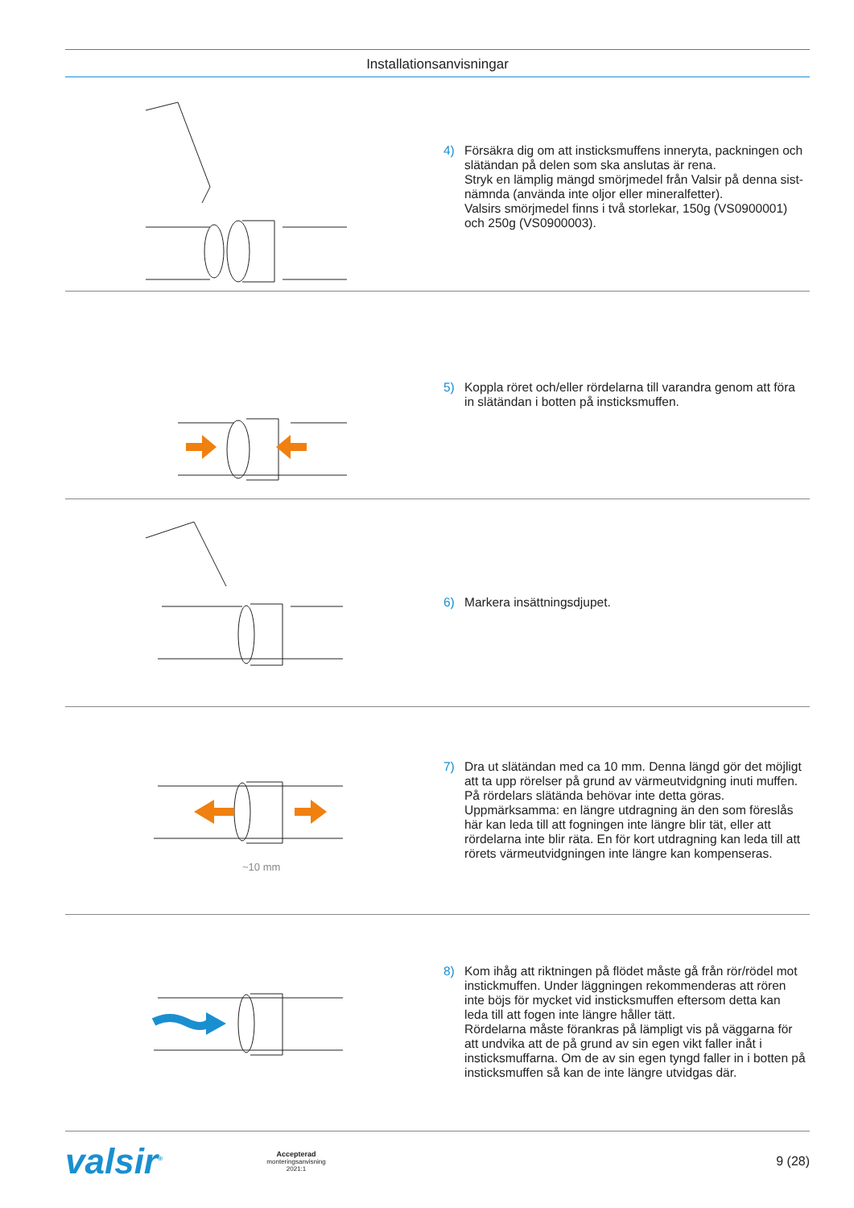Installationsanvisningar
4) Försäkra dig om att insticksmuffens inneryta, packningen och slätändan på delen som ska anslutas är rena.
Stryk en lämplig mängd smörjmedel från Valsir på denna sist-nämnda (använda inte oljor eller mineralfetter).
Valsirs smörjmedel finns i två storlekar, 150g (VS0900001) och 250g (VS0900003).
5) Koppla röret och/eller rördelarna till varandra genom att föra in slätändan i botten på insticksmuffen.
6) Markera insättningsdjupet.
~10 mm
7) Dra ut slätändan med ca 10 mm. Denna längd gör det möjligt att ta upp rörelser på grund av värmeutvidgning inuti muffen. På rördelars slätända behövar inte detta göras. Uppmärksamma: en längre utdragning än den som föreslås här kan leda till att fogningen inte längre blir tät, eller att rördelarna inte blir räta. En för kort utdragning kan leda till att rörets värmeutvidgningen inte längre kan kompenseras.
8) Kom ihåg att riktningen på flödet måste gå från rör/rödel mot instickmuffen. Under läggningen rekommenderas att rören inte böjs för mycket vid insticksmuffen eftersom detta kan leda till att fogen inte längre håller tätt.
Rördelarna måste förankras på lämpligt vis på väggarna för att undvika att de på grund av sin egen vikt faller inåt i insticksmuffarna. Om de av sin egen tyngd faller in i botten på insticksmuffen så kan de inte längre utvidgas där.
valsir<sup>®</sup> Accepterad
monteringsanvisning
2021:1 9 (28)